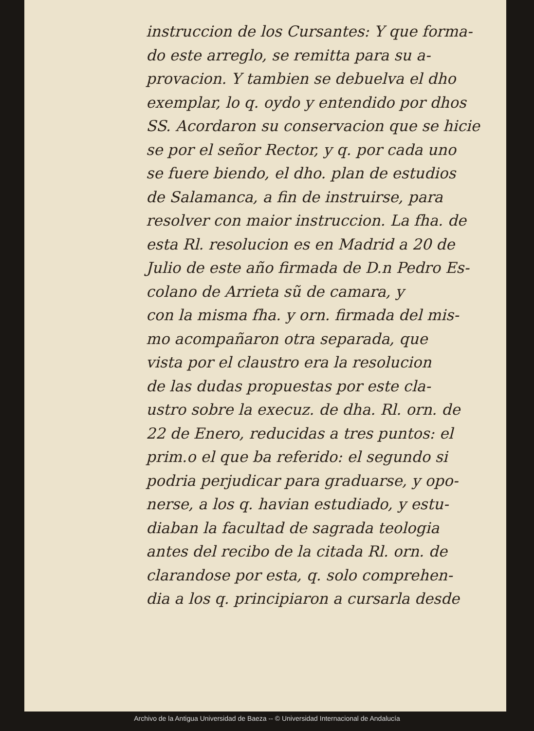instruccion de los Cursantes: Y que forma-
do este arreglo, se remitta para su a-
provacion. Y tambien se debuelva el dho
exemplar, lo q. oydo y entendido por dhos
SS. Acordaron su conservacion que se hicie
se por el señor Rector, y q. por cada uno
se fuere biendo, el dho. plan de estudios
de Salamanca, a fin de instruirse, para
resolver con maior instruccion. La fha. de
esta Rl. resolucion es en Madrid a 20 de
Julio de este año firmada de D.n Pedro Es-
colano de Arrieta sũ de camara, y
con la misma fha. y orn. firmada del mis-
mo acompañaron otra separada, que
vista por el claustro era la resolucion
de las dudas propuestas por este cla-
ustro sobre la execuz. de dha. Rl. orn. de
22 de Enero, reducidas a tres puntos: el
prim.o el que ba referido: el segundo si
podria perjudicar para graduarse, y opo-
nerse, a los q. havian estudiado, y estu-
diaban la facultad de sagrada teologia
antes del recibo de la citada Rl. orn. de
clarandose por esta, q. solo comprehen-
dia a los q. principiaron a cursarla desde
Archivo de la Antigua Universidad de Baeza -- © Universidad Internacional de Andalucía